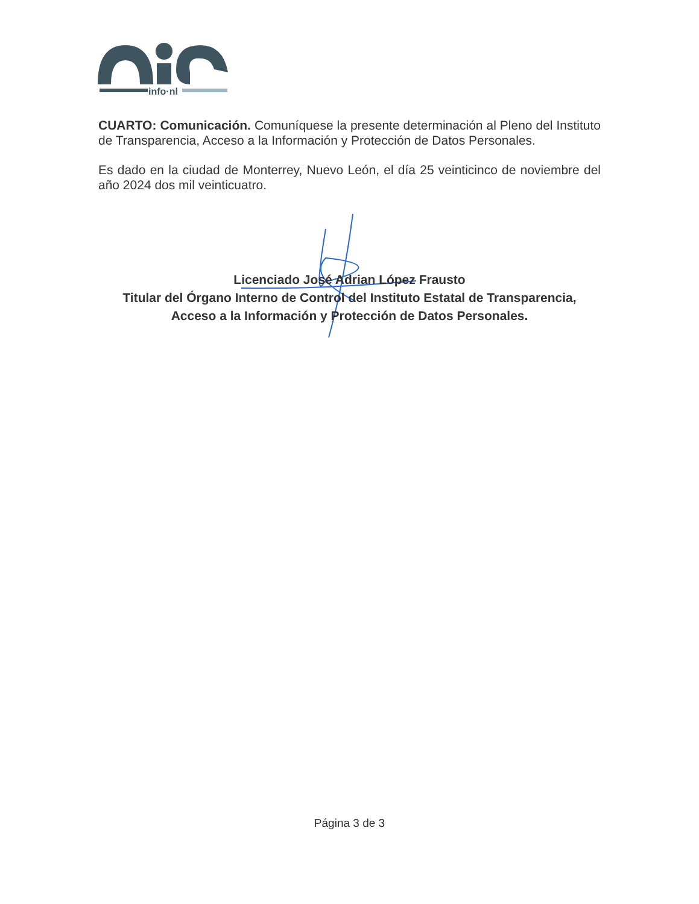info·nl
CUARTO: Comunicación. Comuníquese la presente determinación al Pleno del Instituto de Transparencia, Acceso a la Información y Protección de Datos Personales.
Es dado en la ciudad de Monterrey, Nuevo León, el día 25 veinticinco de noviembre del año 2024 dos mil veinticuatro.
Licenciado José Adrian López Frausto
Titular del Órgano Interno de Control del Instituto Estatal de Transparencia,
Acceso a la Información y Protección de Datos Personales.
Página 3 de 3